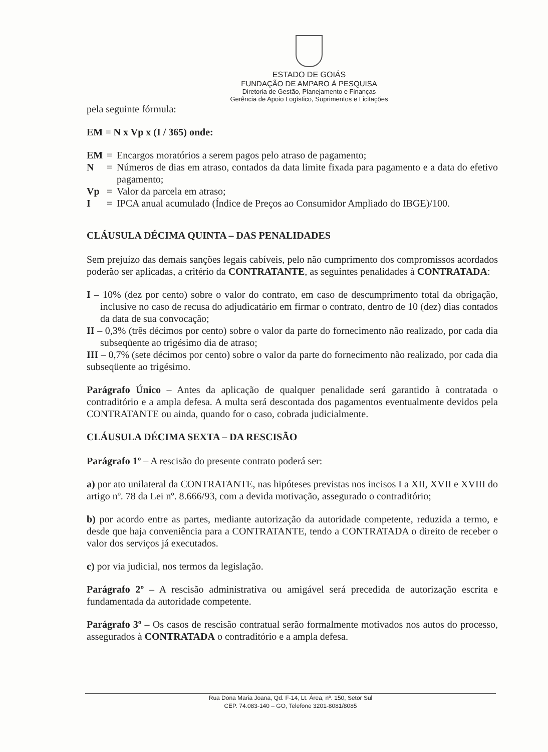ESTADO DE GOIÁS
FUNDAÇÃO DE AMPARO À PESQUISA
Diretoria de Gestão, Planejamento e Finanças
Gerência de Apoio Logístico, Suprimentos e Licitações
pela seguinte fórmula:
EM = N x Vp x (I / 365) onde:
EM = Encargos moratórios a serem pagos pelo atraso de pagamento;
N = Números de dias em atraso, contados da data limite fixada para pagamento e a data do efetivo pagamento;
Vp = Valor da parcela em atraso;
I = IPCA anual acumulado (Índice de Preços ao Consumidor Ampliado do IBGE)/100.
CLÁUSULA DÉCIMA QUINTA – DAS PENALIDADES
Sem prejuízo das demais sanções legais cabíveis, pelo não cumprimento dos compromissos acordados poderão ser aplicadas, a critério da CONTRATANTE, as seguintes penalidades à CONTRATADA:
I – 10% (dez por cento) sobre o valor do contrato, em caso de descumprimento total da obrigação, inclusive no caso de recusa do adjudicatário em firmar o contrato, dentro de 10 (dez) dias contados da data de sua convocação;
II – 0,3% (três décimos por cento) sobre o valor da parte do fornecimento não realizado, por cada dia subseqüente ao trigésimo dia de atraso;
III – 0,7% (sete décimos por cento) sobre o valor da parte do fornecimento não realizado, por cada dia subseqüente ao trigésimo.
Parágrafo Único – Antes da aplicação de qualquer penalidade será garantido à contratada o contraditório e a ampla defesa. A multa será descontada dos pagamentos eventualmente devidos pela CONTRATANTE ou ainda, quando for o caso, cobrada judicialmente.
CLÁUSULA DÉCIMA SEXTA – DA RESCISÃO
Parágrafo 1º – A rescisão do presente contrato poderá ser:
a) por ato unilateral da CONTRATANTE, nas hipóteses previstas nos incisos I a XII, XVII e XVIII do artigo nº. 78 da Lei nº. 8.666/93, com a devida motivação, assegurado o contraditório;
b) por acordo entre as partes, mediante autorização da autoridade competente, reduzida a termo, e desde que haja conveniência para a CONTRATANTE, tendo a CONTRATADA o direito de receber o valor dos serviços já executados.
c) por via judicial, nos termos da legislação.
Parágrafo 2º – A rescisão administrativa ou amigável será precedida de autorização escrita e fundamentada da autoridade competente.
Parágrafo 3º – Os casos de rescisão contratual serão formalmente motivados nos autos do processo, assegurados à CONTRATADA o contraditório e a ampla defesa.
Rua Dona Maria Joana, Qd. F-14, Lt. Área, nº. 150, Setor Sul
CEP. 74.083-140 – GO, Telefone 3201-8081/8085